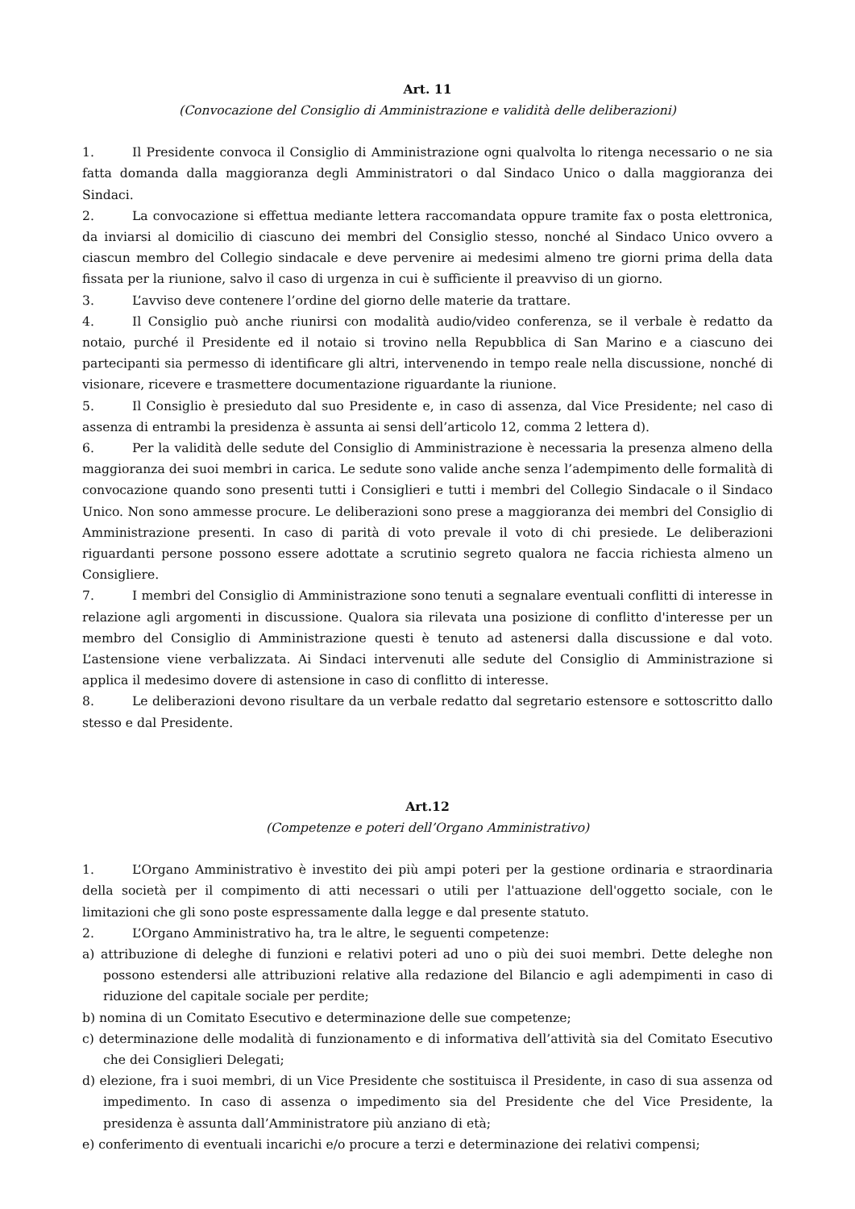Art. 11
(Convocazione del Consiglio di Amministrazione e validità delle deliberazioni)
1. Il Presidente convoca il Consiglio di Amministrazione ogni qualvolta lo ritenga necessario o ne sia fatta domanda dalla maggioranza degli Amministratori o dal Sindaco Unico o dalla maggioranza dei Sindaci.
2. La convocazione si effettua mediante lettera raccomandata oppure tramite fax o posta elettronica, da inviarsi al domicilio di ciascuno dei membri del Consiglio stesso, nonché al Sindaco Unico ovvero a ciascun membro del Collegio sindacale e deve pervenire ai medesimi almeno tre giorni prima della data fissata per la riunione, salvo il caso di urgenza in cui è sufficiente il preavviso di un giorno.
3. L’avviso deve contenere l’ordine del giorno delle materie da trattare.
4. Il Consiglio può anche riunirsi con modalità audio/video conferenza, se il verbale è redatto da notaio, purché il Presidente ed il notaio si trovino nella Repubblica di San Marino e a ciascuno dei partecipanti sia permesso di identificare gli altri, intervenendo in tempo reale nella discussione, nonché di visionare, ricevere e trasmettere documentazione riguardante la riunione.
5. Il Consiglio è presieduto dal suo Presidente e, in caso di assenza, dal Vice Presidente; nel caso di assenza di entrambi la presidenza è assunta ai sensi dell’articolo 12, comma 2 lettera d).
6. Per la validità delle sedute del Consiglio di Amministrazione è necessaria la presenza almeno della maggioranza dei suoi membri in carica. Le sedute sono valide anche senza l’adempimento delle formalità di convocazione quando sono presenti tutti i Consiglieri e tutti i membri del Collegio Sindacale o il Sindaco Unico. Non sono ammesse procure. Le deliberazioni sono prese a maggioranza dei membri del Consiglio di Amministrazione presenti. In caso di parità di voto prevale il voto di chi presiede. Le deliberazioni riguardanti persone possono essere adottate a scrutinio segreto qualora ne faccia richiesta almeno un Consigliere.
7. I membri del Consiglio di Amministrazione sono tenuti a segnalare eventuali conflitti di interesse in relazione agli argomenti in discussione. Qualora sia rilevata una posizione di conflitto d'interesse per un membro del Consiglio di Amministrazione questi è tenuto ad astenersi dalla discussione e dal voto. L’astensione viene verbalizzata. Ai Sindaci intervenuti alle sedute del Consiglio di Amministrazione si applica il medesimo dovere di astensione in caso di conflitto di interesse.
8. Le deliberazioni devono risultare da un verbale redatto dal segretario estensore e sottoscritto dallo stesso e dal Presidente.
Art.12
(Competenze e poteri dell’Organo Amministrativo)
1. L’Organo Amministrativo è investito dei più ampi poteri per la gestione ordinaria e straordinaria della società per il compimento di atti necessari o utili per l'attuazione dell'oggetto sociale, con le limitazioni che gli sono poste espressamente dalla legge e dal presente statuto.
2. L’Organo Amministrativo ha, tra le altre, le seguenti competenze:
a) attribuzione di deleghe di funzioni e relativi poteri ad uno o più dei suoi membri. Dette deleghe non possono estendersi alle attribuzioni relative alla redazione del Bilancio e agli adempimenti in caso di riduzione del capitale sociale per perdite;
b) nomina di un Comitato Esecutivo e determinazione delle sue competenze;
c) determinazione delle modalità di funzionamento e di informativa dell’attività sia del Comitato Esecutivo che dei Consiglieri Delegati;
d) elezione, fra i suoi membri, di un Vice Presidente che sostituisca il Presidente, in caso di sua assenza od impedimento. In caso di assenza o impedimento sia del Presidente che del Vice Presidente, la presidenza è assunta dall’Amministratore più anziano di età;
e) conferimento di eventuali incarichi e/o procure a terzi e determinazione dei relativi compensi;